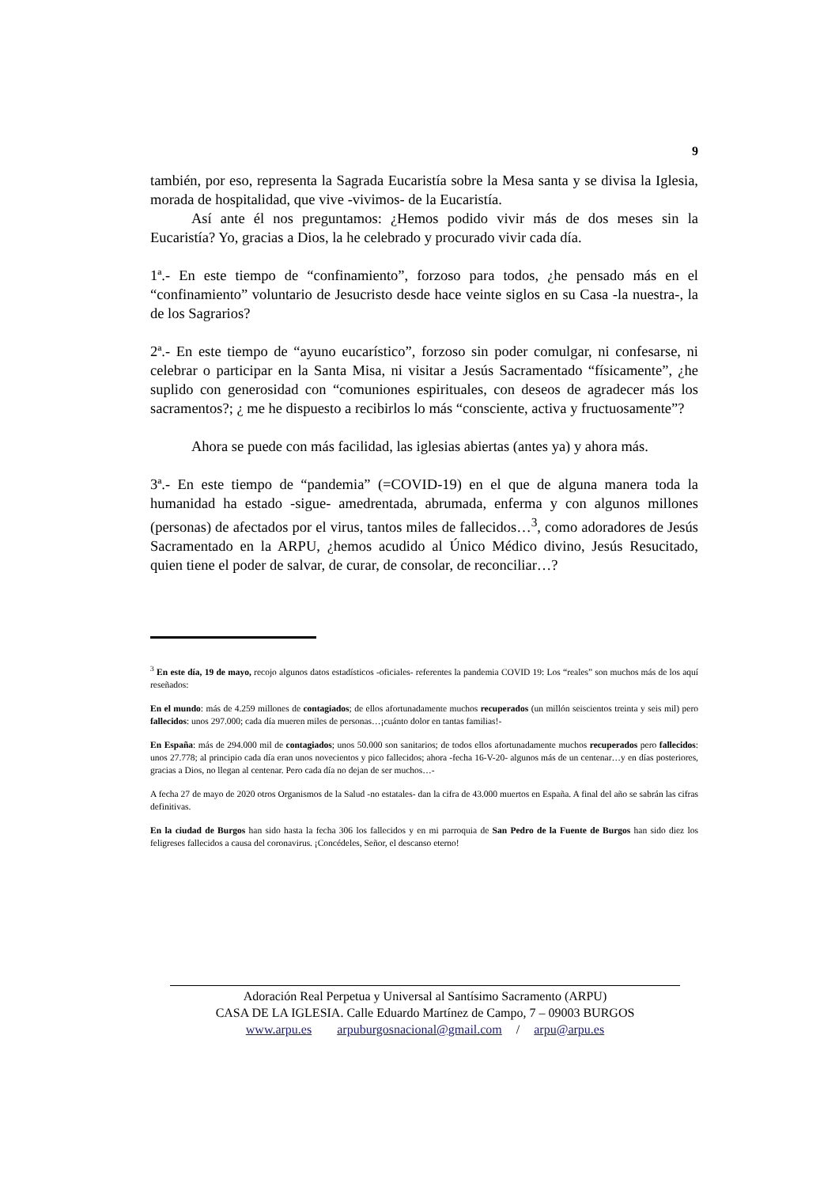9
también, por eso, representa la Sagrada Eucaristía sobre la Mesa santa y se divisa la Iglesia, morada de hospitalidad, que vive -vivimos- de la Eucaristía.
Así ante él nos preguntamos: ¿Hemos podido vivir más de dos meses sin la Eucaristía? Yo, gracias a Dios, la he celebrado y procurado vivir cada día.
1ª.- En este tiempo de “confinamiento”, forzoso para todos, ¿he pensado más en el “confinamiento” voluntario de Jesucristo desde hace veinte siglos en su Casa -la nuestra-, la de los Sagrarios?
2ª.- En este tiempo de “ayuno eucarístico”, forzoso sin poder comulgar, ni confesarse, ni celebrar o participar en la Santa Misa, ni visitar a Jesús Sacramentado “físicamente”, ¿he suplido con generosidad con “comuniones espirituales, con deseos de agradecer más los sacramentos?; ¿ me he dispuesto a recibirlos lo más “consciente, activa y fructuosamente”?
Ahora se puede con más facilidad, las iglesias abiertas (antes ya) y ahora más.
3ª.- En este tiempo de “pandemia” (=COVID-19) en el que de alguna manera toda la humanidad ha estado -sigue- amedrentada, abrumada, enferma y con algunos millones (personas) de afectados por el virus, tantos miles de fallecidos…<sup>3</sup>, como adoradores de Jesús Sacramentado en la ARPU, ¿hemos acudido al Único Médico divino, Jesús Resucitado, quien tiene el poder de salvar, de curar, de consolar, de reconciliar…?
<sup>3</sup> En este día, 19 de mayo, recojo algunos datos estadísticos -oficiales- referentes la pandemia COVID 19: Los “reales” son muchos más de los aquí reseñados:
En el mundo: más de 4.259 millones de contagiados; de ellos afortunadamente muchos recuperados (un millón seiscientos treinta y seis mil) pero fallecidos: unos 297.000; cada día mueren miles de personas…¡cuánto dolor en tantas familias!-
En España: más de 294.000 mil de contagiados; unos 50.000 son sanitarios; de todos ellos afortunadamente muchos recuperados pero fallecidos: unos 27.778; al principio cada día eran unos novecientos y pico fallecidos; ahora -fecha 16-V-20- algunos más de un centenar…y en días posteriores, gracias a Dios, no llegan al centenar. Pero cada día no dejan de ser muchos…-
A fecha 27 de mayo de 2020 otros Organismos de la Salud -no estatales- dan la cifra de 43.000 muertos en España. A final del año se sabrán las cifras definitivas.
En la ciudad de Burgos han sido hasta la fecha 306 los fallecidos y en mi parroquia de San Pedro de la Fuente de Burgos han sido diez los feligreses fallecidos a causa del coronavirus. ¡Concédeles, Señor, el descanso eterno!
Adoración Real Perpetua y Universal al Santísimo Sacramento (ARPU)
CASA DE LA IGLESIA. Calle Eduardo Martínez de Campo, 7 – 09003 BURGOS
www.arpu.es arpuburgosnacional@gmail.com / arpu@arpu.es